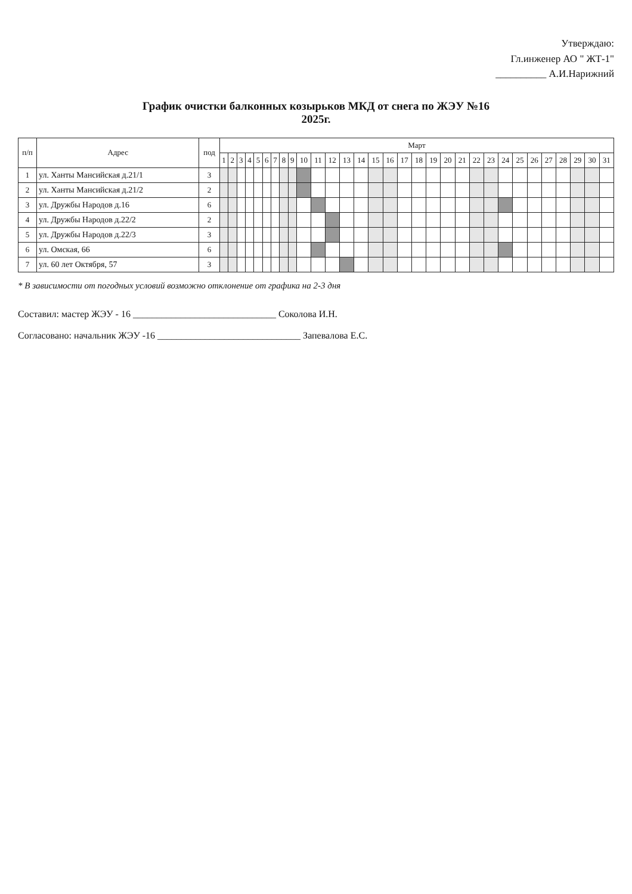Утверждаю:
Гл.инженер АО " ЖТ-1"
__________ А.И.Нарижний
График очистки балконных козырьков МКД от снега по ЖЭУ №16
2025г.
| п/п | Адрес | под | Март | | | | | | | | | | | | | | | | | | | | | | | | | | | | | | |
| --- | --- | --- | --- | --- | --- | --- | --- | --- | --- | --- | --- | --- | --- | --- | --- | --- | --- | --- | --- | --- | --- | --- | --- | --- | --- | --- | --- | --- | --- | --- | --- | --- | --- |
| | | | 1 | 2 | 3 | 4 | 5 | 6 | 7 | 8 | 9 | 10 | 11 | 12 | 13 | 14 | 15 | 16 | 17 | 18 | 19 | 20 | 21 | 22 | 23 | 24 | 25 | 26 | 27 | 28 | 29 | 30 | 31 |
| 1 | ул. Ханты Мансийская д.21/1 | 3 | | | | | | | | | | | | | | | | | | | | | | | | | | | | | | | |
| 2 | ул. Ханты Мансийская д.21/2 | 2 | | | | | | | | | | | | | | | | | | | | | | | | | | | | | | | |
| 3 | ул. Дружбы Народов д.16 | 6 | | | | | | | | | | | | | | | | | | | | | | | | | | | | | | | |
| 4 | ул. Дружбы Народов д.22/2 | 2 | | | | | | | | | | | | | | | | | | | | | | | | | | | | | | | |
| 5 | ул. Дружбы Народов д.22/3 | 3 | | | | | | | | | | | | | | | | | | | | | | | | | | | | | | | |
| 6 | ул. Омская, 66 | 6 | | | | | | | | | | | | | | | | | | | | | | | | | | | | | | | |
| 7 | ул. 60 лет Октября, 57 | 3 | | | | | | | | | | | | | | | | | | | | | | | | | | | | | | | |
* В зависимости от погодных условий возможно отклонение от графика на 2-3 дня
Составил: мастер ЖЭУ - 16 ______________________________ Соколова И.Н.
Согласовано: начальник ЖЭУ -16 ______________________________ Запевалова Е.С.